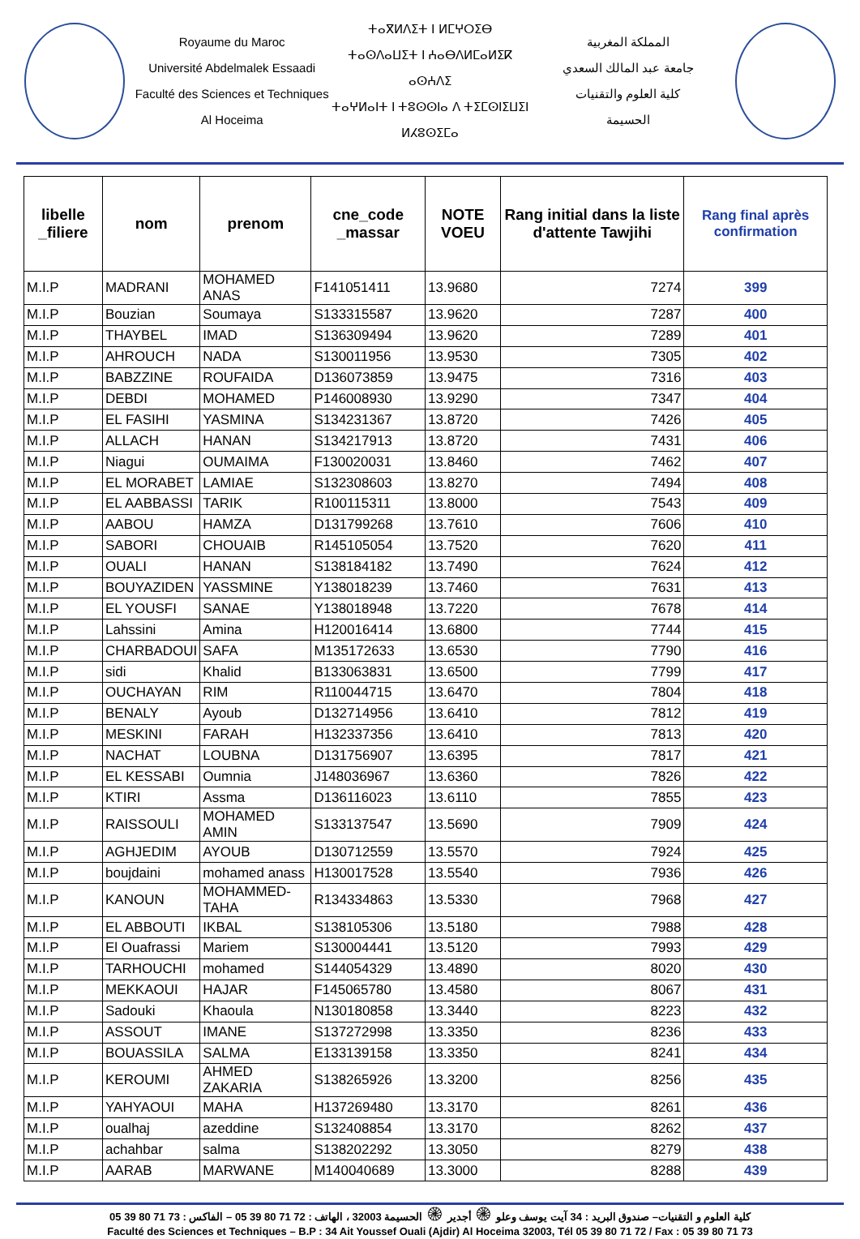Royaume du Maroc
Université Abdelmalek Essaadi
Faculté des Sciences et Techniques
Al Hoceima
ⵜⴰⴳⵍⴷⵉⵜ ⵏ ⵍⵎⵖⵔⵉⴱ
ⵜⴰⵙⴷⴰⵡⵉⵜ ⵏ ⵄⴰⴱⴷⵍⵎⴰⵍⵉⴽ ⴰⵙⵄⴷⵉ
ⵜⴰⵖⵍⴰⵏⵜ ⵏ ⵜⵓⵙⵙⵏⴰ ⴷ ⵜⵉⵎⵙⵏⵉⵡⵉⵏ
ⵍⵃⵓⵙⵉⵎⴰ
المملكة المغربية
جامعة عبد المالك السعدي
كلية العلوم والتقنيات
الحسيمة
| libelle _filiere | nom | prenom | cne_code _massar | NOTE VOEU | Rang initial dans la liste d'attente Tawjihi | Rang final après confirmation |
| --- | --- | --- | --- | --- | --- | --- |
| M.I.P | MADRANI | MOHAMED ANAS | F141051411 | 13.9680 | 7274 | 399 |
| M.I.P | Bouzian | Soumaya | S133315587 | 13.9620 | 7287 | 400 |
| M.I.P | THAYBEL | IMAD | S136309494 | 13.9620 | 7289 | 401 |
| M.I.P | AHROUCH | NADA | S130011956 | 13.9530 | 7305 | 402 |
| M.I.P | BABZZINE | ROUFAIDA | D136073859 | 13.9475 | 7316 | 403 |
| M.I.P | DEBDI | MOHAMED | P146008930 | 13.9290 | 7347 | 404 |
| M.I.P | EL FASIHI | YASMINA | S134231367 | 13.8720 | 7426 | 405 |
| M.I.P | ALLACH | HANAN | S134217913 | 13.8720 | 7431 | 406 |
| M.I.P | Niagui | OUMAIMA | F130020031 | 13.8460 | 7462 | 407 |
| M.I.P | EL MORABET | LAMIAE | S132308603 | 13.8270 | 7494 | 408 |
| M.I.P | EL AABBASSI | TARIK | R100115311 | 13.8000 | 7543 | 409 |
| M.I.P | AABOU | HAMZA | D131799268 | 13.7610 | 7606 | 410 |
| M.I.P | SABORI | CHOUAIB | R145105054 | 13.7520 | 7620 | 411 |
| M.I.P | OUALI | HANAN | S138184182 | 13.7490 | 7624 | 412 |
| M.I.P | BOUYAZIDEN | YASSMINE | Y138018239 | 13.7460 | 7631 | 413 |
| M.I.P | EL YOUSFI | SANAE | Y138018948 | 13.7220 | 7678 | 414 |
| M.I.P | Lahssini | Amina | H120016414 | 13.6800 | 7744 | 415 |
| M.I.P | CHARBADOUI | SAFA | M135172633 | 13.6530 | 7790 | 416 |
| M.I.P | sidi | Khalid | B133063831 | 13.6500 | 7799 | 417 |
| M.I.P | OUCHAYAN | RIM | R110044715 | 13.6470 | 7804 | 418 |
| M.I.P | BENALY | Ayoub | D132714956 | 13.6410 | 7812 | 419 |
| M.I.P | MESKINI | FARAH | H132337356 | 13.6410 | 7813 | 420 |
| M.I.P | NACHAT | LOUBNA | D131756907 | 13.6395 | 7817 | 421 |
| M.I.P | EL KESSABI | Oumnia | J148036967 | 13.6360 | 7826 | 422 |
| M.I.P | KTIRI | Assma | D136116023 | 13.6110 | 7855 | 423 |
| M.I.P | RAISSOULI | MOHAMED AMIN | S133137547 | 13.5690 | 7909 | 424 |
| M.I.P | AGHJEDIM | AYOUB | D130712559 | 13.5570 | 7924 | 425 |
| M.I.P | boujdaini | mohamed anass | H130017528 | 13.5540 | 7936 | 426 |
| M.I.P | KANOUN | MOHAMMED-TAHA | R134334863 | 13.5330 | 7968 | 427 |
| M.I.P | EL ABBOUTI | IKBAL | S138105306 | 13.5180 | 7988 | 428 |
| M.I.P | El Ouafrassi | Mariem | S130004441 | 13.5120 | 7993 | 429 |
| M.I.P | TARHOUCHI | mohamed | S144054329 | 13.4890 | 8020 | 430 |
| M.I.P | MEKKAOUI | HAJAR | F145065780 | 13.4580 | 8067 | 431 |
| M.I.P | Sadouki | Khaoula | N130180858 | 13.3440 | 8223 | 432 |
| M.I.P | ASSOUT | IMANE | S137272998 | 13.3350 | 8236 | 433 |
| M.I.P | BOUASSILA | SALMA | E133139158 | 13.3350 | 8241 | 434 |
| M.I.P | KEROUMI | AHMED ZAKARIA | S138265926 | 13.3200 | 8256 | 435 |
| M.I.P | YAHYAOUI | MAHA | H137269480 | 13.3170 | 8261 | 436 |
| M.I.P | oualhaj | azeddine | S132408854 | 13.3170 | 8262 | 437 |
| M.I.P | achahbar | salma | S138202292 | 13.3050 | 8279 | 438 |
| M.I.P | AARAB | MARWANE | M140040689 | 13.3000 | 8288 | 439 |
كلية العلوم و التقنيات– صندوق البريد : 34 آيت يوسف وعلو ۞ أجدير ۞ الحسيمة 32003 ، الهاتف : 72 71 80 39 05 – الفاكس : 73 71 80 39 05
Faculté des Sciences et Techniques – B.P : 34 Ait Youssef Ouali (Ajdir) Al Hoceima 32003, Tél 05 39 80 71 72 / Fax : 05 39 80 71 73